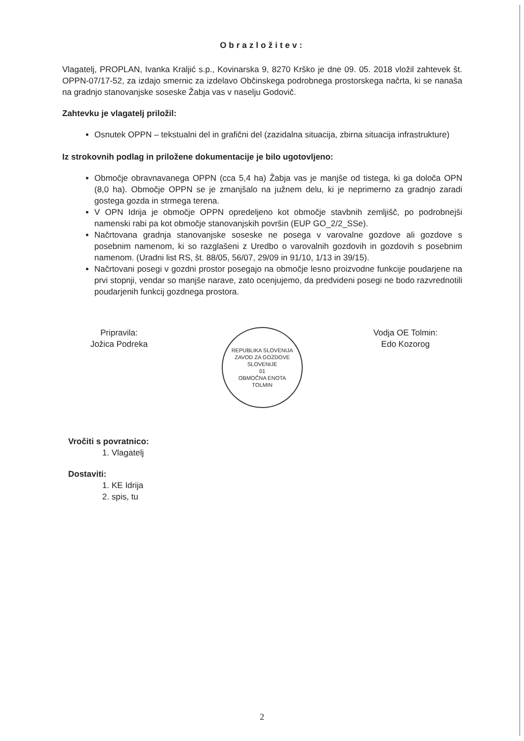Obrazložitev:
Vlagatelj, PROPLAN, Ivanka Kraljić s.p., Kovinarska 9, 8270 Krško je dne 09. 05. 2018 vložil zahtevek št. OPPN-07/17-52, za izdajo smernic za izdelavo Občinskega podrobnega prostorskega načrta, ki se nanaša na gradnjo stanovanjske soseske Žabja vas v naselju Godovič.
Zahtevku je vlagatelj priložil:
Osnutek OPPN – tekstualni del in grafični del (zazidalna situacija, zbirna situacija infrastrukture)
Iz strokovnih podlag in priložene dokumentacije je bilo ugotovljeno:
Območje obravnavanega OPPN (cca 5,4 ha) Žabja vas je manjše od tistega, ki ga določa OPN (8,0 ha). Območje OPPN se je zmanjšalo na južnem delu, ki je neprimerno za gradnjo zaradi gostega gozda in strmega terena.
V OPN Idrija je območje OPPN opredeljeno kot območje stavbnih zemljišč, po podrobnejši namenski rabi pa kot območje stanovanjskih površin (EUP GO_2/2_SSe).
Načrtovana gradnja stanovanjske soseske ne posega v varovalne gozdove ali gozdove s posebnim namenom, ki so razglašeni z Uredbo o varovalnih gozdovih in gozdovih s posebnim namenom. (Uradni list RS, št. 88/05, 56/07, 29/09 in 91/10, 1/13 in 39/15).
Načrtovani posegi v gozdni prostor posegajo na območje lesno proizvodne funkcije poudarjene na prvi stopnji, vendar so manjše narave, zato ocenjujemo, da predvideni posegi ne bodo razvrednotili poudarjenih funkcij gozdnega prostora.
Pripravila:
Jožica Podreka
REPUBLIKA SLOVENIJA
ZAVOD ZA GOZDOVE SLOVENIJE
01
OBMOČNA ENOTA
TOLMIN
Vodja OE Tolmin:
Edo Kozorog
Vročiti s povratnico:
1. Vlagatelj
Dostaviti:
1. KE Idrija
2. spis, tu
2